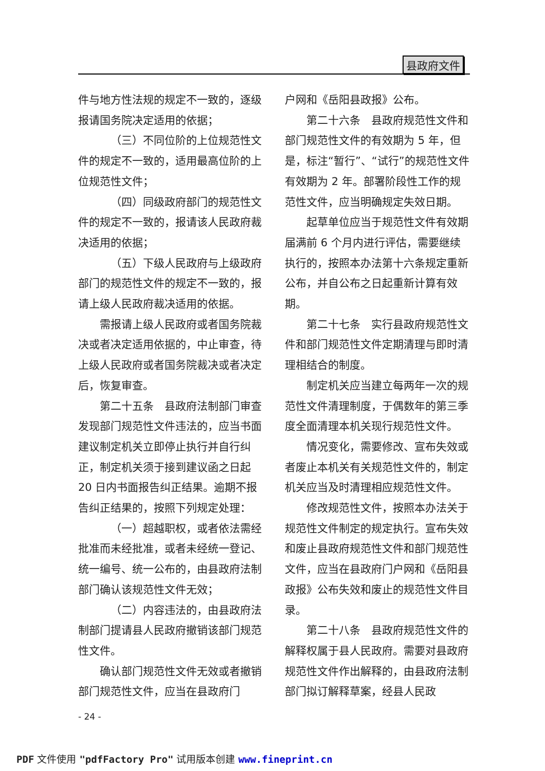县政府文件
件与地方性法规的规定不一致的，逐级报请国务院决定适用的依据；
（三）不同位阶的上位规范性文件的规定不一致的，适用最高位阶的上位规范性文件；
（四）同级政府部门的规范性文件的规定不一致的，报请该人民政府裁决适用的依据；
（五）下级人民政府与上级政府部门的规范性文件的规定不一致的，报请上级人民政府裁决适用的依据。
需报请上级人民政府或者国务院裁决或者决定适用依据的，中止审查，待上级人民政府或者国务院裁决或者决定后，恢复审查。
第二十五条　县政府法制部门审查发现部门规范性文件违法的，应当书面建议制定机关立即停止执行并自行纠正，制定机关须于接到建议函之日起 20 日内书面报告纠正结果。逾期不报告纠正结果的，按照下列规定处理：
（一）超越职权，或者依法需经批准而未经批准，或者未经统一登记、统一编号、统一公布的，由县政府法制部门确认该规范性文件无效；
（二）内容违法的，由县政府法制部门提请县人民政府撤销该部门规范性文件。
确认部门规范性文件无效或者撤销部门规范性文件，应当在县政府门
户网和《岳阳县政报》公布。
第二十六条　县政府规范性文件和部门规范性文件的有效期为 5 年，但是，标注“暂行”、“试行”的规范性文件有效期为 2 年。部署阶段性工作的规范性文件，应当明确规定失效日期。
起草单位应当于规范性文件有效期届满前 6 个月内进行评估，需要继续执行的，按照本办法第十六条规定重新公布，并自公布之日起重新计算有效期。
第二十七条　实行县政府规范性文件和部门规范性文件定期清理与即时清理相结合的制度。
制定机关应当建立每两年一次的规范性文件清理制度，于偶数年的第三季度全面清理本机关现行规范性文件。
情况变化，需要修改、宣布失效或者废止本机关有关规范性文件的，制定机关应当及时清理相应规范性文件。
修改规范性文件，按照本办法关于规范性文件制定的规定执行。宣布失效和废止县政府规范性文件和部门规范性文件，应当在县政府门户网和《岳阳县政报》公布失效和废止的规范性文件目录。
第二十八条　县政府规范性文件的解释权属于县人民政府。需要对县政府规范性文件作出解释的，由县政府法制部门拟订解释草案，经县人民政
- 24 -
PDF 文件使用 "pdfFactory Pro" 试用版本创建 www.fineprint.cn